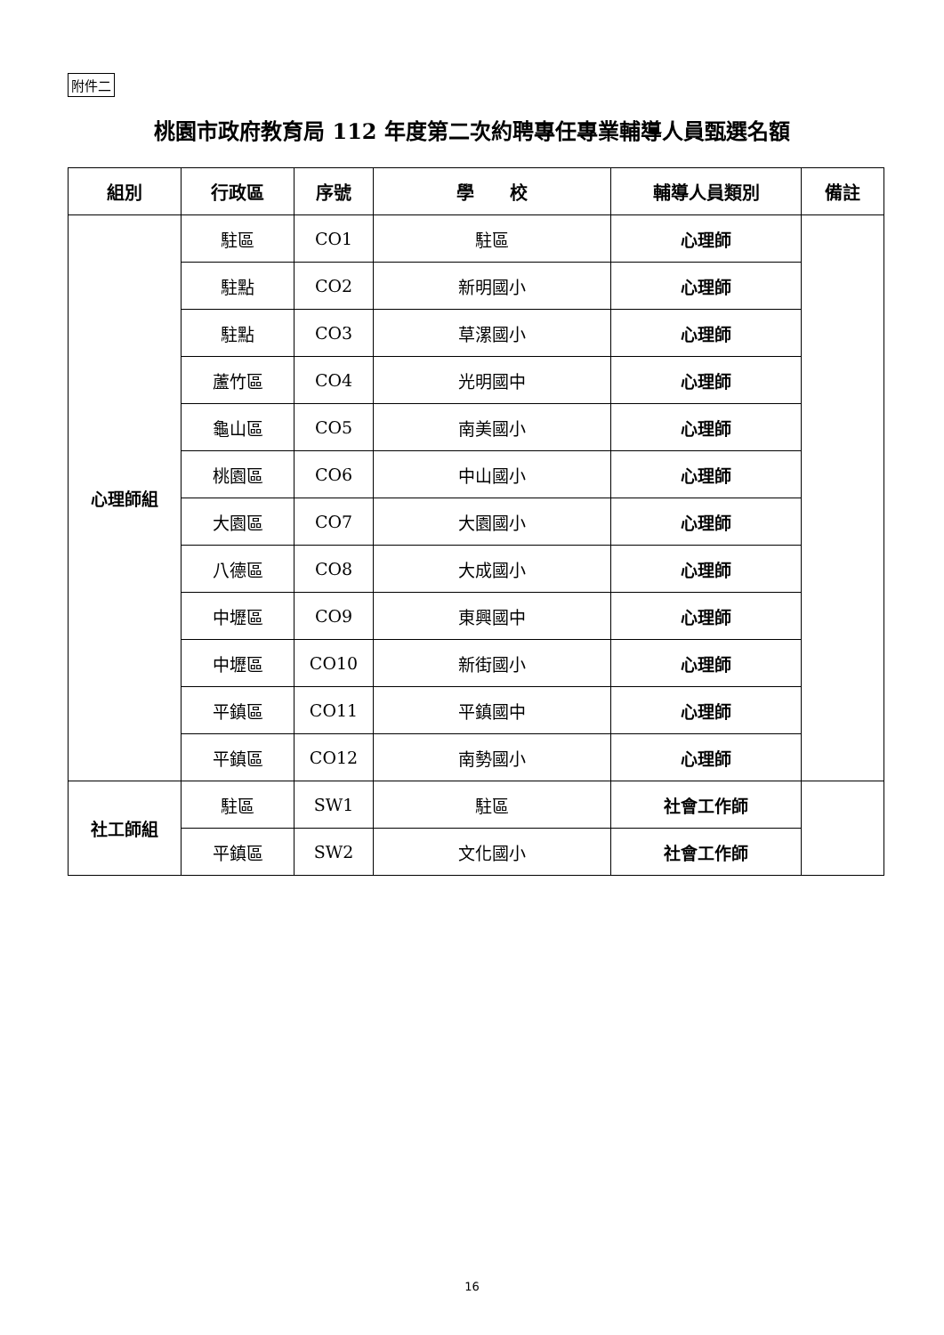附件二
桃園市政府教育局 112 年度第二次約聘專任專業輔導人員甄選名額
| 組別 | 行政區 | 序號 | 學 校 | 輔導人員類別 | 備註 |
| --- | --- | --- | --- | --- | --- |
| 心理師組 | 駐區 | CO1 | 駐區 | 心理師 | |
| | 駐點 | CO2 | 新明國小 | 心理師 | |
| | 駐點 | CO3 | 草漯國小 | 心理師 | |
| | 蘆竹區 | CO4 | 光明國中 | 心理師 | |
| | 龜山區 | CO5 | 南美國小 | 心理師 | |
| | 桃園區 | CO6 | 中山國小 | 心理師 | |
| | 大園區 | CO7 | 大園國小 | 心理師 | |
| | 八德區 | CO8 | 大成國小 | 心理師 | |
| | 中壢區 | CO9 | 東興國中 | 心理師 | |
| | 中壢區 | CO10 | 新街國小 | 心理師 | |
| | 平鎮區 | CO11 | 平鎮國中 | 心理師 | |
| | 平鎮區 | CO12 | 南勢國小 | 心理師 | |
| 社工師組 | 駐區 | SW1 | 駐區 | 社會工作師 | |
| | 平鎮區 | SW2 | 文化國小 | 社會工作師 | |
16